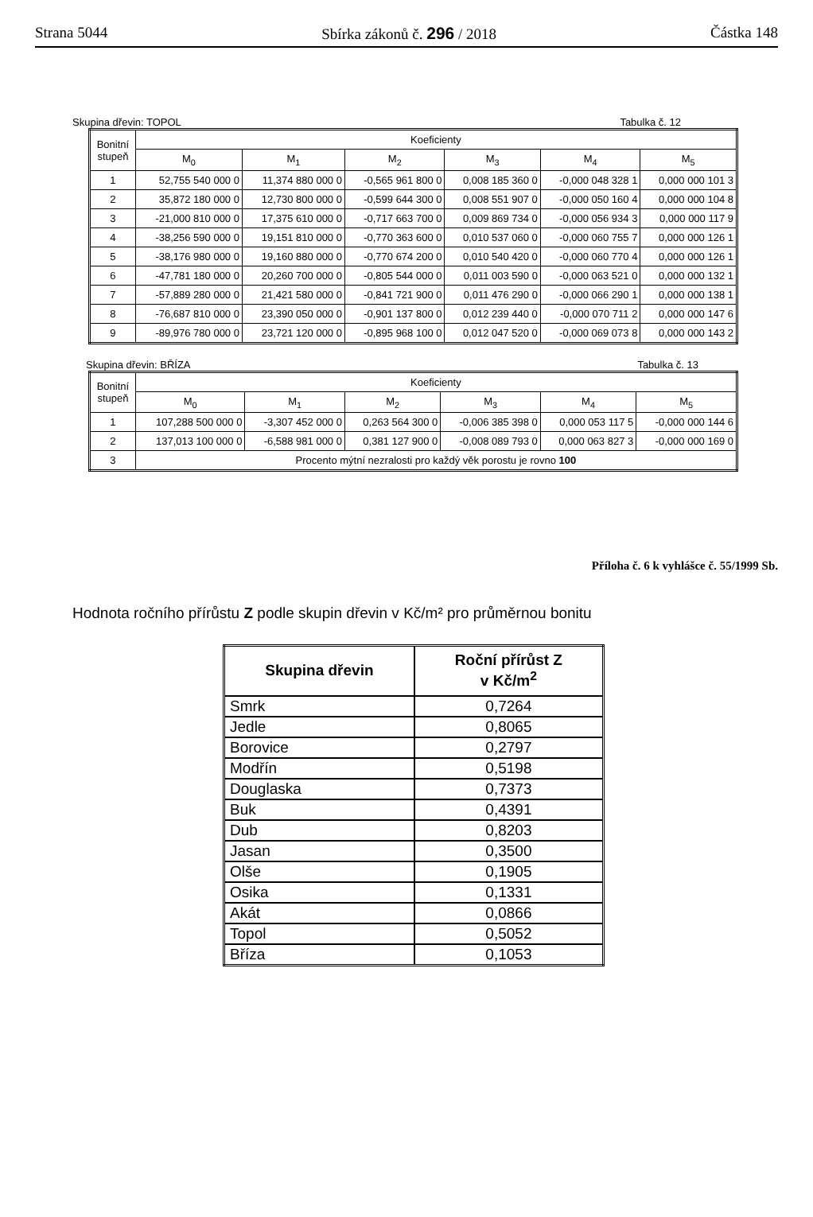Strana 5044 Sbírka zákonů č. 296 / 2018 Částka 148
Skupina dřevin: TOPOL Tabulka č. 12
| Bonitní stupeň | Koeficienty | | | | | |
| --- | --- | --- | --- | --- | --- | --- |
| | M<sub>0</sub> | M<sub>1</sub> | M<sub>2</sub> | M<sub>3</sub> | M<sub>4</sub> | M<sub>5</sub> |
| 1 | 52,755 540 000 0 | 11,374 880 000 0 | -0,565 961 800 0 | 0,008 185 360 0 | -0,000 048 328 1 | 0,000 000 101 3 |
| 2 | 35,872 180 000 0 | 12,730 800 000 0 | -0,599 644 300 0 | 0,008 551 907 0 | -0,000 050 160 4 | 0,000 000 104 8 |
| 3 | -21,000 810 000 0 | 17,375 610 000 0 | -0,717 663 700 0 | 0,009 869 734 0 | -0,000 056 934 3 | 0,000 000 117 9 |
| 4 | -38,256 590 000 0 | 19,151 810 000 0 | -0,770 363 600 0 | 0,010 537 060 0 | -0,000 060 755 7 | 0,000 000 126 1 |
| 5 | -38,176 980 000 0 | 19,160 880 000 0 | -0,770 674 200 0 | 0,010 540 420 0 | -0,000 060 770 4 | 0,000 000 126 1 |
| 6 | -47,781 180 000 0 | 20,260 700 000 0 | -0,805 544 000 0 | 0,011 003 590 0 | -0,000 063 521 0 | 0,000 000 132 1 |
| 7 | -57,889 280 000 0 | 21,421 580 000 0 | -0,841 721 900 0 | 0,011 476 290 0 | -0,000 066 290 1 | 0,000 000 138 1 |
| 8 | -76,687 810 000 0 | 23,390 050 000 0 | -0,901 137 800 0 | 0,012 239 440 0 | -0,000 070 711 2 | 0,000 000 147 6 |
| 9 | -89,976 780 000 0 | 23,721 120 000 0 | -0,895 968 100 0 | 0,012 047 520 0 | -0,000 069 073 8 | 0,000 000 143 2 |
Skupina dřevin: BŘÍZA Tabulka č. 13
| Bonitní stupeň | Koeficienty | | | | | |
| --- | --- | --- | --- | --- | --- | --- |
| | M<sub>0</sub> | M<sub>1</sub> | M<sub>2</sub> | M<sub>3</sub> | M<sub>4</sub> | M<sub>5</sub> |
| 1 | 107,288 500 000 0 | -3,307 452 000 0 | 0,263 564 300 0 | -0,006 385 398 0 | 0,000 053 117 5 | -0,000 000 144 6 |
| 2 | 137,013 100 000 0 | -6,588 981 000 0 | 0,381 127 900 0 | -0,008 089 793 0 | 0,000 063 827 3 | -0,000 000 169 0 |
| 3 | Procento mýtní nezralosti pro každý věk porostu je rovno 100 | | | | | |
Příloha č. 6 k vyhlášce č. 55/1999 Sb.
Hodnota ročního přírůstu Z podle skupin dřevin v Kč/m² pro průměrnou bonitu
| Skupina dřevin | Roční přírůst Z v Kč/m<sup>2</sup> |
| --- | --- |
| Smrk | 0,7264 |
| Jedle | 0,8065 |
| Borovice | 0,2797 |
| Modřín | 0,5198 |
| Douglaska | 0,7373 |
| Buk | 0,4391 |
| Dub | 0,8203 |
| Jasan | 0,3500 |
| Olše | 0,1905 |
| Osika | 0,1331 |
| Akát | 0,0866 |
| Topol | 0,5052 |
| Bříza | 0,1053 |